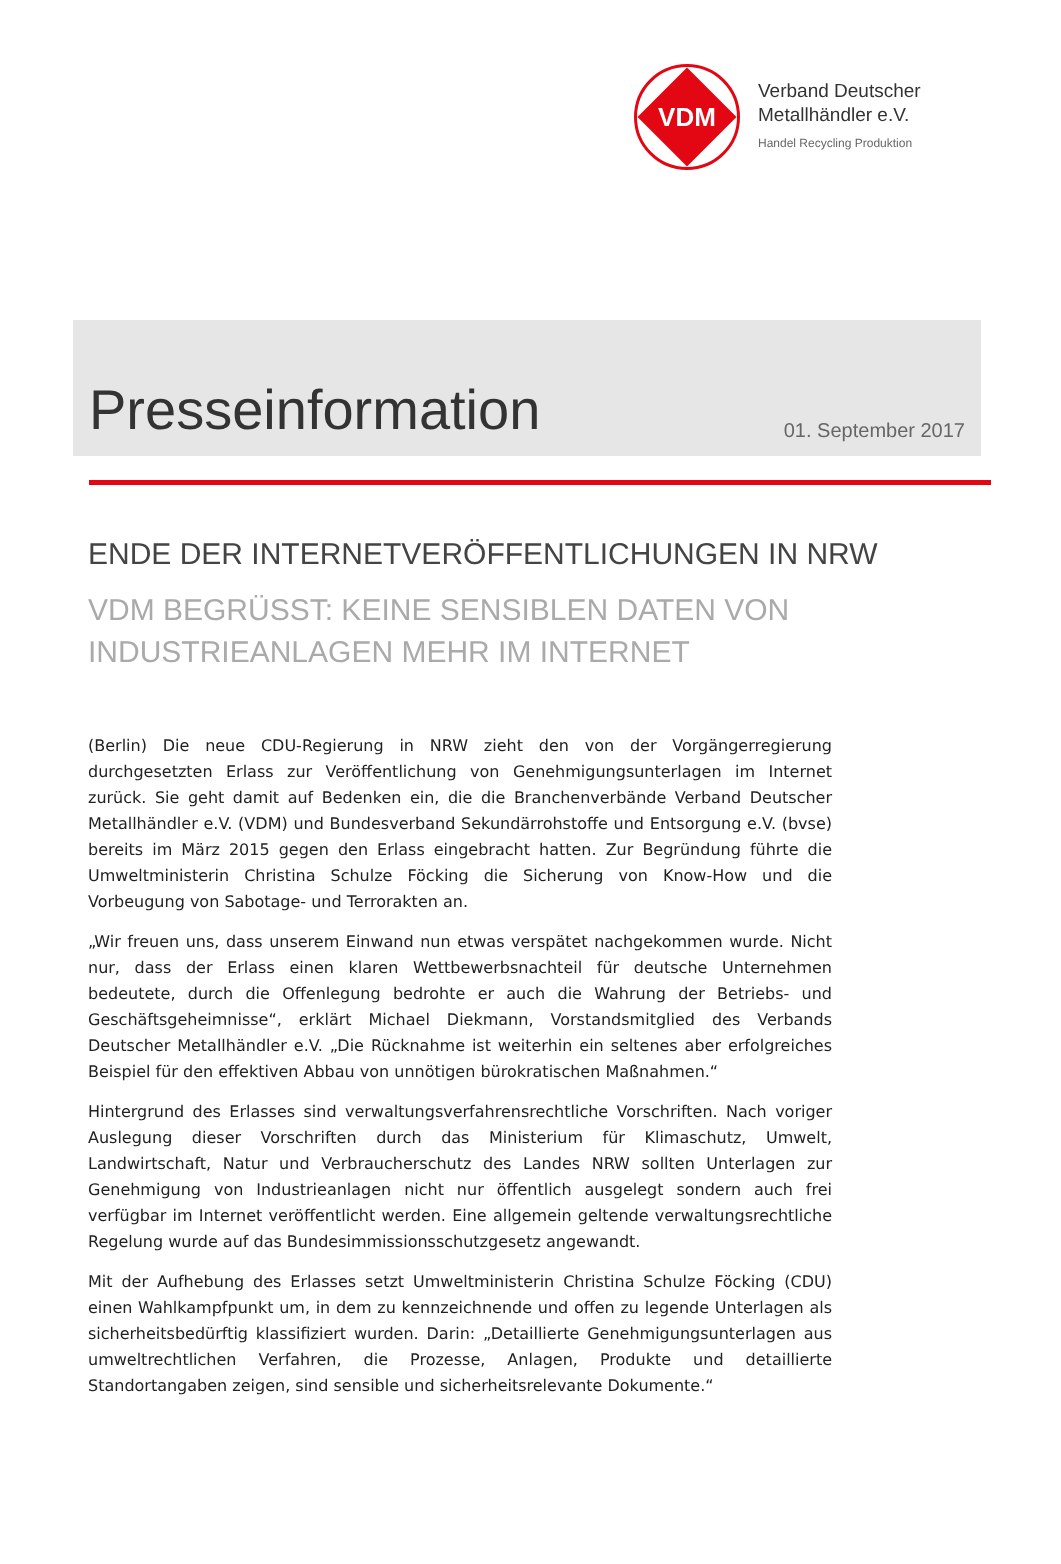VDM
Verband Deutscher
Metallhändler e.V.
Handel Recycling Produktion
Presseinformation
01. September 2017
ENDE DER INTERNETVERÖFFENTLICHUNGEN IN NRW
VDM BEGRÜSST: KEINE SENSIBLEN DATEN VON
INDUSTRIEANLAGEN MEHR IM INTERNET
(Berlin) Die neue CDU-Regierung in NRW zieht den von der Vorgängerregierung durchgesetzten Erlass zur Veröffentlichung von Genehmigungsunterlagen im Internet zurück. Sie geht damit auf Bedenken ein, die die Branchenverbände Verband Deutscher Metallhändler e.V. (VDM) und Bundesverband Sekundärrohstoffe und Entsorgung e.V. (bvse) bereits im März 2015 gegen den Erlass eingebracht hatten. Zur Begründung führte die Umweltministerin Christina Schulze Föcking die Sicherung von Know-How und die Vorbeugung von Sabotage- und Terrorakten an.
„Wir freuen uns, dass unserem Einwand nun etwas verspätet nachgekommen wurde. Nicht nur, dass der Erlass einen klaren Wettbewerbsnachteil für deutsche Unternehmen bedeutete, durch die Offenlegung bedrohte er auch die Wahrung der Betriebs- und Geschäftsgeheimnisse“, erklärt Michael Diekmann, Vorstandsmitglied des Verbands Deutscher Metallhändler e.V. „Die Rücknahme ist weiterhin ein seltenes aber erfolgreiches Beispiel für den effektiven Abbau von unnötigen bürokratischen Maßnahmen.“
Hintergrund des Erlasses sind verwaltungsverfahrensrechtliche Vorschriften. Nach voriger Auslegung dieser Vorschriften durch das Ministerium für Klimaschutz, Umwelt, Landwirtschaft, Natur und Verbraucherschutz des Landes NRW sollten Unterlagen zur Genehmigung von Industrieanlagen nicht nur öffentlich ausgelegt sondern auch frei verfügbar im Internet veröffentlicht werden. Eine allgemein geltende verwaltungsrechtliche Regelung wurde auf das Bundesimmissionsschutzgesetz angewandt.
Mit der Aufhebung des Erlasses setzt Umweltministerin Christina Schulze Föcking (CDU) einen Wahlkampfpunkt um, in dem zu kennzeichnende und offen zu legende Unterlagen als sicherheitsbedürftig klassifiziert wurden. Darin: „Detaillierte Genehmigungsunterlagen aus umweltrechtlichen Verfahren, die Prozesse, Anlagen, Produkte und detaillierte Standortangaben zeigen, sind sensible und sicherheitsrelevante Dokumente.“